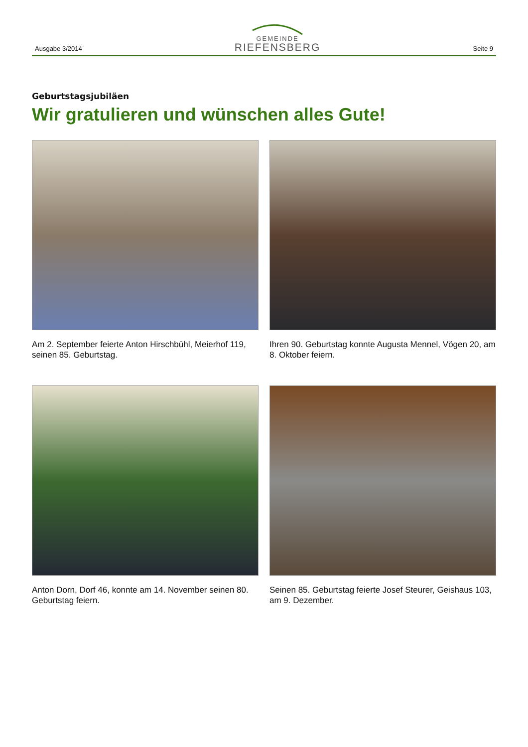Ausgabe 3/2014
GEMEINDE
RIEFENSBERG
Seite 9
Geburtstagsjubiläen
Wir gratulieren und wünschen alles Gute!
Am 2. September feierte Anton Hirschbühl, Meierhof 119, seinen 85. Geburtstag.
Ihren 90. Geburtstag konnte Augusta Mennel, Vögen 20, am 8. Oktober feiern.
Anton Dorn, Dorf 46, konnte am 14. November seinen 80. Geburtstag feiern.
Seinen 85. Geburtstag feierte Josef Steurer, Geishaus 103, am 9. Dezember.